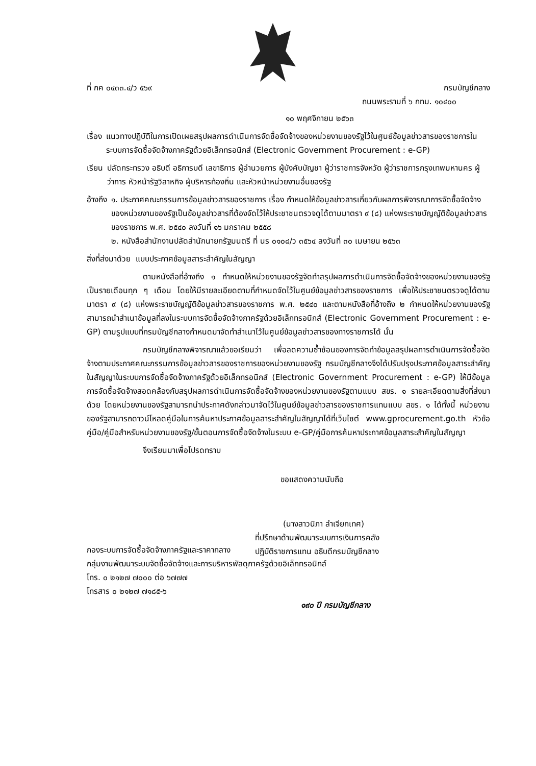ที่ กค ๐๔๓๓.๔/ว ๕๖๙ กรมบัญชีกลาง
ถนนพระรามที่ ๖ กทม. ๑๐๔๐๐
๑๐ พฤศจิกายน ๒๕๖๓
เรื่อง แนวทางปฏิบัติในการเปิดเผยสรุปผลการดำเนินการจัดซื้อจัดจ้างของหน่วยงานของรัฐไว้ในศูนย์ข้อมูลข่าวสารของราชการในระบบการจัดซื้อจัดจ้างภาครัฐด้วยอิเล็กทรอนิกส์ (Electronic Government Procurement : e-GP)
เรียน ปลัดกระทรวง อธิบดี อธิการบดี เลขาธิการ ผู้อำนวยการ ผู้บังคับบัญชา ผู้ว่าราชการจังหวัด ผู้ว่าราชการกรุงเทพมหานคร ผู้ว่าการ หัวหน้ารัฐวิสาหกิจ ผู้บริหารท้องถิ่น และหัวหน้าหน่วยงานอื่นของรัฐ
อ้างถึง ๑. ประกาศคณะกรรมการข้อมูลข่าวสารของราชการ เรื่อง กำหนดให้ข้อมูลข่าวสารเกี่ยวกับผลการพิจารณาการจัดซื้อจัดจ้างของหน่วยงานของรัฐเป็นข้อมูลข่าวสารที่ต้องจัดไว้ให้ประชาชนตรวจดูได้ตามมาตรา ๙ (๘) แห่งพระราชบัญญัติข้อมูลข่าวสารของราชการ พ.ศ. ๒๕๔๐ ลงวันที่ ๑๖ มกราคม ๒๕๕๘
๒. หนังสือสำนักงานปลัดสำนักนายกรัฐมนตรี ที่ นร ๐๑๐๘/ว ๓๕๖๔ ลงวันที่ ๓๐ เมษายน ๒๕๖๓
สิ่งที่ส่งมาด้วย แบบประกาศข้อมูลสาระสำคัญในสัญญา
ตามหนังสือที่อ้างถึง ๑ กำหนดให้หน่วยงานของรัฐจัดทำสรุปผลการดำเนินการจัดซื้อจัดจ้างของหน่วยงานของรัฐเป็นรายเดือนทุก ๆ เดือน โดยให้มีรายละเอียดตามที่กำหนดจัดไว้ในศูนย์ข้อมูลข่าวสารของราชการ เพื่อให้ประชาชนตรวจดูได้ตามมาตรา ๙ (๘) แห่งพระราชบัญญัติข้อมูลข่าวสารของราชการ พ.ศ. ๒๕๔๐ และตามหนังสือที่อ้างถึง ๒ กำหนดให้หน่วยงานของรัฐสามารถนำสำเนาข้อมูลที่ลงในระบบการจัดซื้อจัดจ้างภาครัฐด้วยอิเล็กทรอนิกส์ (Electronic Government Procurement : e-GP) ตามรูปแบบที่กรมบัญชีกลางกำหนดมาจัดทำสำเนาไว้ในศูนย์ข้อมูลข่าวสารของทางราชการได้ นั้น
กรมบัญชีกลางพิจารณาแล้วขอเรียนว่า เพื่อลดความซ้ำซ้อนของการจัดทำข้อมูลสรุปผลการดำเนินการจัดซื้อจัดจ้างตามประกาศคณะกรรมการข้อมูลข่าวสารของราชการของหน่วยงานของรัฐ กรมบัญชีกลางจึงได้ปรับปรุงประกาศข้อมูลสาระสำคัญในสัญญาในระบบการจัดซื้อจัดจ้างภาครัฐด้วยอิเล็กทรอนิกส์ (Electronic Government Procurement : e-GP) ให้มีข้อมูลการจัดซื้อจัดจ้างสอดคล้องกับสรุปผลการดำเนินการจัดซื้อจัดจ้างของหน่วยงานของรัฐตามแบบ สขร. ๑ รายละเอียดตามสิ่งที่ส่งมาด้วย โดยหน่วยงานของรัฐสามารถนำประกาศดังกล่าวมาจัดไว้ในศูนย์ข้อมูลข่าวสารของราชการแทนแบบ สขร. ๑ ได้ทั้งนี้ หน่วยงานของรัฐสามารถดาวน์โหลดคู่มือในการค้นหาประกาศข้อมูลสาระสำคัญในสัญญาได้ที่เว็บไซต์ www.gprocurement.go.th หัวข้อ คู่มือ/คู่มือสำหรับหน่วยงานของรัฐ/ขั้นตอนการจัดซื้อจัดจ้างในระบบ e-GP/คู่มือการค้นหาประกาศข้อมูลสาระสำคัญในสัญญา
จึงเรียนมาเพื่อโปรดทราบ
ขอแสดงความนับถือ
(นางสาวนิภา ลำเจียกเทศ)
ที่ปรึกษาด้านพัฒนาระบบการเงินการคลัง
ปฏิบัติราชการแทน อธิบดีกรมบัญชีกลาง
กองระบบการจัดซื้อจัดจ้างภาครัฐและราคากลาง
กลุ่มงานพัฒนาระบบจัดซื้อจัดจ้างและการบริหารพัสดุภาครัฐด้วยอิเล็กทรอนิกส์
โทร. ๐ ๒๑๒๗ ๗๐๐๐ ต่อ ๖๗๗๗
โทรสาร ๐ ๒๑๒๗ ๗๑๘๕-๖
๑๙๐ ปี กรมบัญชีกลาง